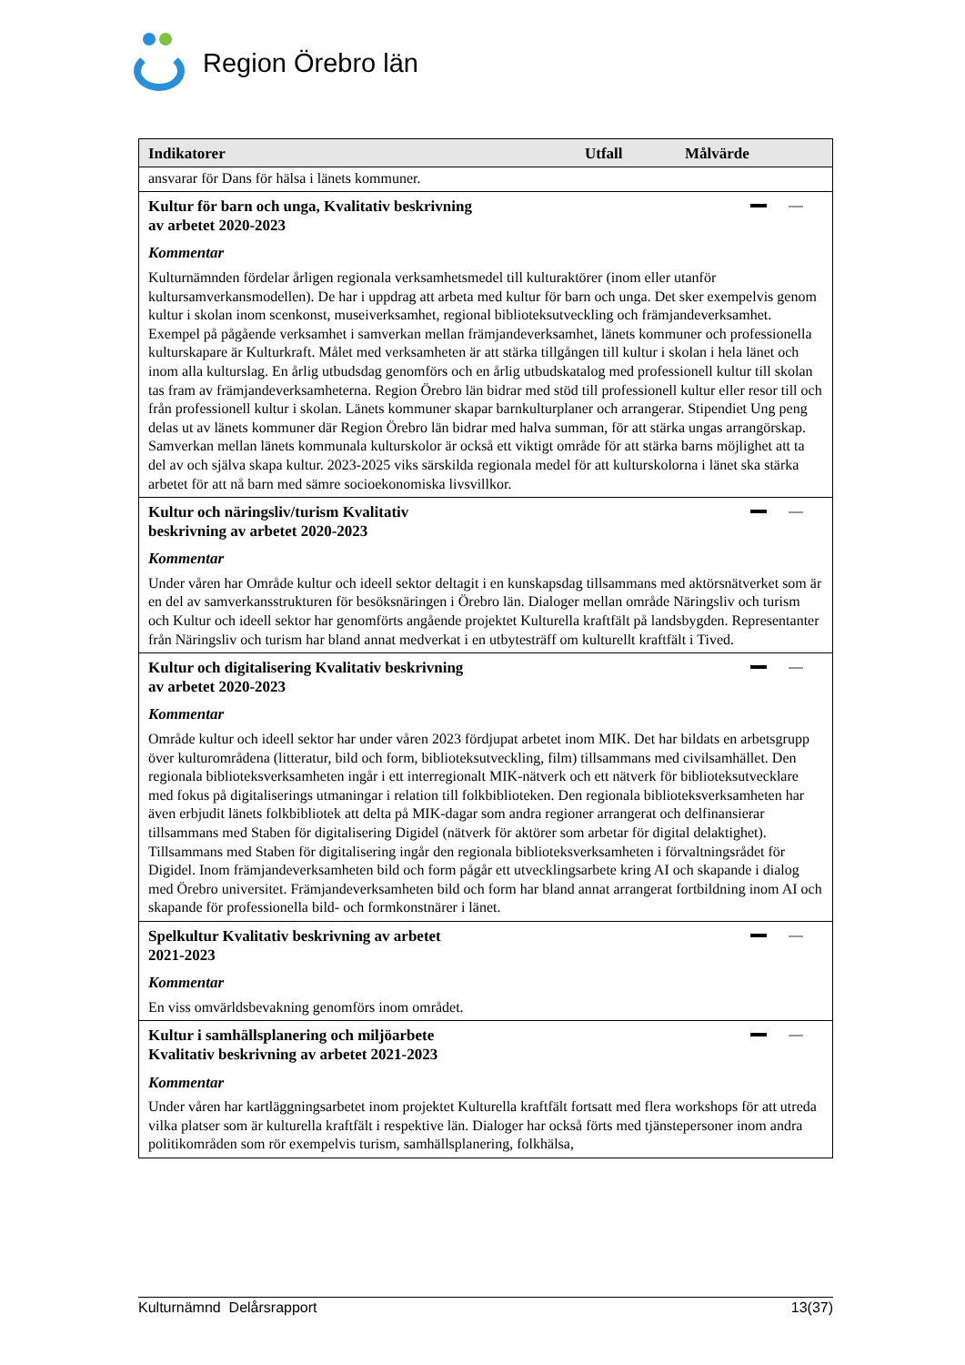Region Örebro län
| Indikatorer | Utfall | Målvärde |
| --- | --- | --- |
| ansvarar för Dans för hälsa i länets kommuner. | | |
| Kultur för barn och unga, Kvalitativ beskrivning av arbetet 2020-2023 Kommentar Kulturnämnden fördelar årligen regionala verksamhetsmedel till kulturaktörer (inom eller utanför kultursamverkansmodellen). De har i uppdrag att arbeta med kultur för barn och unga. Det sker exempelvis genom kultur i skolan inom scenkonst, museiverksamhet, regional biblioteksutveckling och främjandeverksamhet. Exempel på pågående verksamhet i samverkan mellan främjandeverksamhet, länets kommuner och professionella kulturskapare är Kulturkraft. Målet med verksamheten är att stärka tillgången till kultur i skolan i hela länet och inom alla kulturslag. En årlig utbudsdag genomförs och en årlig utbudskatalog med professionell kultur till skolan tas fram av främjandeverksamheterna. Region Örebro län bidrar med stöd till professionell kultur eller resor till och från professionell kultur i skolan. Länets kommuner skapar barnkulturplaner och arrangerar. Stipendiet Ung peng delas ut av länets kommuner där Region Örebro län bidrar med halva summan, för att stärka ungas arrangörskap. Samverkan mellan länets kommunala kulturskolor är också ett viktigt område för att stärka barns möjlighet att ta del av och själva skapa kultur. 2023-2025 viks särskilda regionala medel för att kulturskolorna i länet ska stärka arbetet för att nå barn med sämre socioekonomiska livsvillkor. | | |
| Kultur och näringsliv/turism Kvalitativ beskrivning av arbetet 2020-2023 Kommentar Under våren har Område kultur och ideell sektor deltagit i en kunskapsdag tillsammans med aktörsnätverket som är en del av samverkansstrukturen för besöksnäringen i Örebro län. Dialoger mellan område Näringsliv och turism och Kultur och ideell sektor har genomförts angående projektet Kulturella kraftfält på landsbygden. Representanter från Näringsliv och turism har bland annat medverkat i en utbytesträff om kulturellt kraftfält i Tived. | | |
| Kultur och digitalisering Kvalitativ beskrivning av arbetet 2020-2023 Kommentar Område kultur och ideell sektor har under våren 2023 fördjupat arbetet inom MIK. Det har bildats en arbetsgrupp över kulturområdena (litteratur, bild och form, biblioteksutveckling, film) tillsammans med civilsamhället. Den regionala biblioteksverksamheten ingår i ett interregionalt MIK-nätverk och ett nätverk för biblioteksutvecklare med fokus på digitaliserings utmaningar i relation till folkbiblioteken. Den regionala biblioteksverksamheten har även erbjudit länets folkbibliotek att delta på MIK-dagar som andra regioner arrangerat och delfinansierar tillsammans med Staben för digitalisering Digidel (nätverk för aktörer som arbetar för digital delaktighet). Tillsammans med Staben för digitalisering ingår den regionala biblioteksverksamheten i förvaltningsrådet för Digidel. Inom främjandeverksamheten bild och form pågår ett utvecklingsarbete kring AI och skapande i dialog med Örebro universitet. Främjandeverksamheten bild och form har bland annat arrangerat fortbildning inom AI och skapande för professionella bild- och formkonstnärer i länet. | | |
| Spelkultur Kvalitativ beskrivning av arbetet 2021-2023 Kommentar En viss omvärldsbevakning genomförs inom området. | | |
| Kultur i samhällsplanering och miljöarbete Kvalitativ beskrivning av arbetet 2021-2023 Kommentar Under våren har kartläggningsarbetet inom projektet Kulturella kraftfält fortsatt med flera workshops för att utreda vilka platser som är kulturella kraftfält i respektive län. Dialoger har också förts med tjänstepersoner inom andra politikområden som rör exempelvis turism, samhällsplanering, folkhälsa, | | |
Kulturnämnd Delårsrapport 13(37)